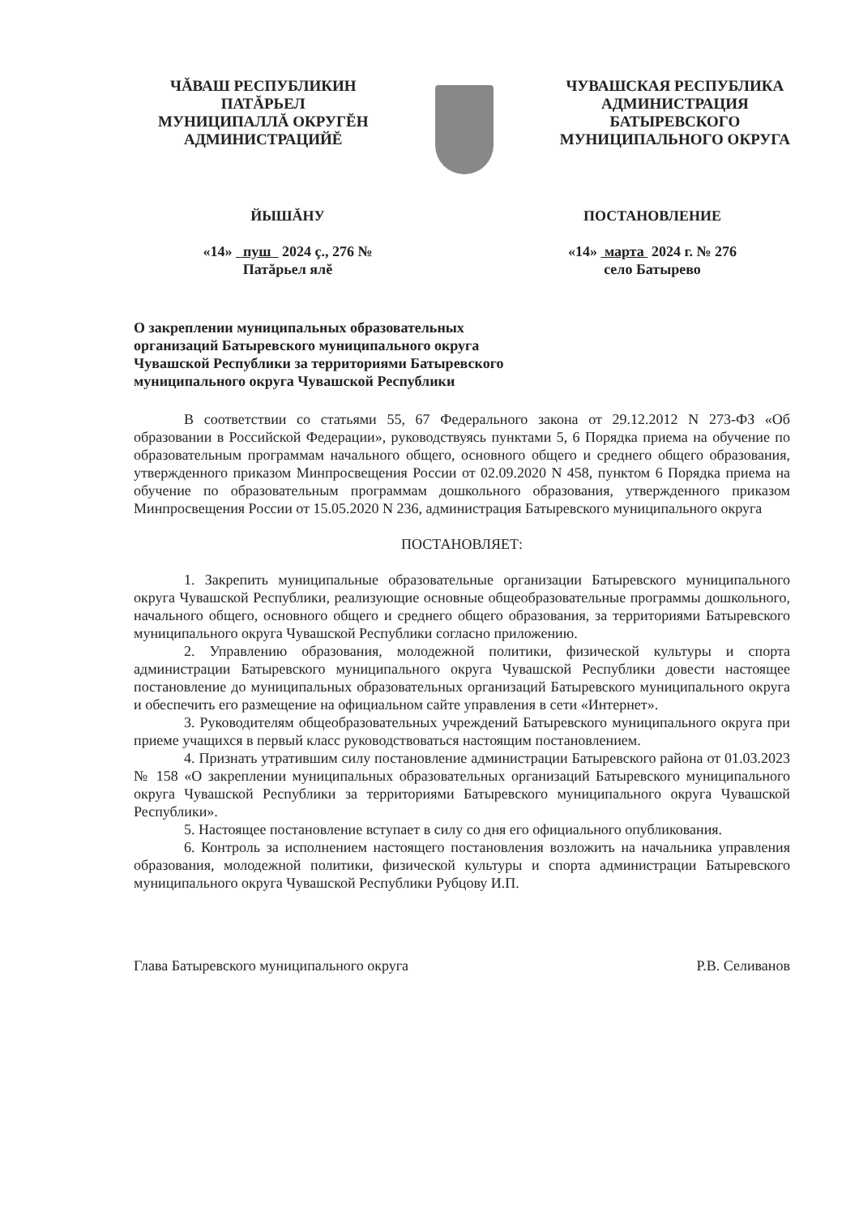ЧĂВАШ РЕСПУБЛИКИН
ПАТĂРЬЕЛ
МУНИЦИПАЛЛĂ ОКРУГĔН
АДМИНИСТРАЦИЙĔ
ЧУВАШСКАЯ РЕСПУБЛИКА
АДМИНИСТРАЦИЯ
БАТЫРЕВСКОГО
МУНИЦИПАЛЬНОГО ОКРУГА
ЙЫШĂНУ ПОСТАНОВЛЕНИЕ
«14» пуш 2024 ç., 276 №
Патăрьел ялĕ
«14» марта 2024 г. № 276
село Батырево
О закреплении муниципальных образовательных организаций Батыревского муниципального округа Чувашской Республики за территориями Батыревского муниципального округа Чувашской Республики
В соответствии со статьями 55, 67 Федерального закона от 29.12.2012 N 273-ФЗ «Об образовании в Российской Федерации», руководствуясь пунктами 5, 6 Порядка приема на обучение по образовательным программам начального общего, основного общего и среднего общего образования, утвержденного приказом Минпросвещения России от 02.09.2020 N 458, пунктом 6 Порядка приема на обучение по образовательным программам дошкольного образования, утвержденного приказом Минпросвещения России от 15.05.2020 N 236, администрация Батыревского муниципального округа
ПОСТАНОВЛЯЕТ:
1. Закрепить муниципальные образовательные организации Батыревского муниципального округа Чувашской Республики, реализующие основные общеобразовательные программы дошкольного, начального общего, основного общего и среднего общего образования, за территориями Батыревского муниципального округа Чувашской Республики согласно приложению.
2. Управлению образования, молодежной политики, физической культуры и спорта администрации Батыревского муниципального округа Чувашской Республики довести настоящее постановление до муниципальных образовательных организаций Батыревского муниципального округа и обеспечить его размещение на официальном сайте управления в сети «Интернет».
3. Руководителям общеобразовательных учреждений Батыревского муниципального округа при приеме учащихся в первый класс руководствоваться настоящим постановлением.
4. Признать утратившим силу постановление администрации Батыревского района от 01.03.2023 № 158 «О закреплении муниципальных образовательных организаций Батыревского муниципального округа Чувашской Республики за территориями Батыревского муниципального округа Чувашской Республики».
5. Настоящее постановление вступает в силу со дня его официального опубликования.
6. Контроль за исполнением настоящего постановления возложить на начальника управления образования, молодежной политики, физической культуры и спорта администрации Батыревского муниципального округа Чувашской Республики Рубцову И.П.
Глава Батыревского муниципального округа Р.В. Селиванов